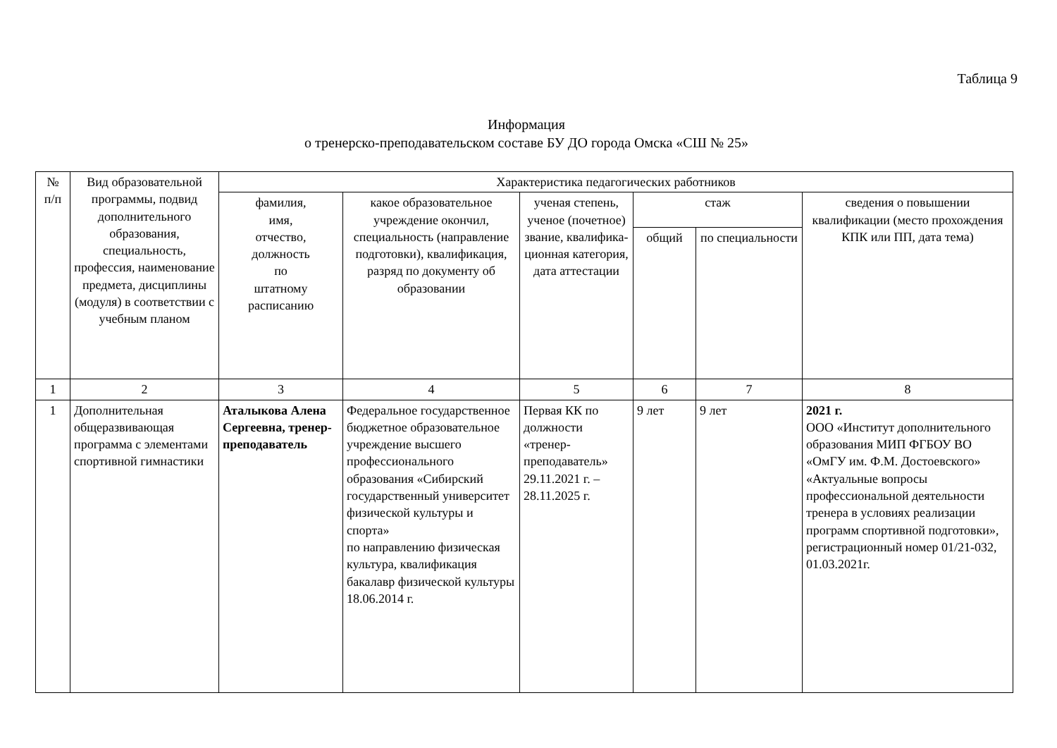Таблица 9
Информация
о тренерско-преподавательском составе БУ ДО города Омска «СШ № 25»
| № п/п | Вид образовательной программы, подвид дополнительного образования, специальность, профессия, наименование предмета, дисциплины (модуля) в соответствии с учебным планом | Характеристика педагогических работников | | | | | |
| --- | --- | --- | --- | --- | --- | --- | --- |
| | | фамилия, имя, отчество, должность по штатному расписанию | какое образовательное учреждение окончил, специальность (направление подготовки), квалификация, разряд по документу об образовании | ученая степень, ученое (почетное) звание, квалифика-ционная категория, дата аттестации | стаж | | сведения о повышении квалификации (место прохождения КПК или ПП, дата тема) |
| | | | | | общий | по специальности | |
| 1 | 2 | 3 | 4 | 5 | 6 | 7 | 8 |
| 1 | Дополнительная общеразвивающая программа с элементами спортивной гимнастики | Аталыкова Алена Сергеевна, тренер-преподаватель | Федеральное государственное бюджетное образовательное учреждение высшего профессионального образования «Сибирский государственный университет физической культуры и спорта» по направлению физическая культура, квалификация бакалавр физической культуры 18.06.2014 г. | Первая КК по должности «тренер-преподаватель» 29.11.2021 г. – 28.11.2025 г. | 9 лет | 9 лет | 2021 г. ООО «Институт дополнительного образования МИП ФГБОУ ВО «ОмГУ им. Ф.М. Достоевского» «Актуальные вопросы профессиональной деятельности тренера в условиях реализации программ спортивной подготовки», регистрационный номер 01/21-032, 01.03.2021г. |